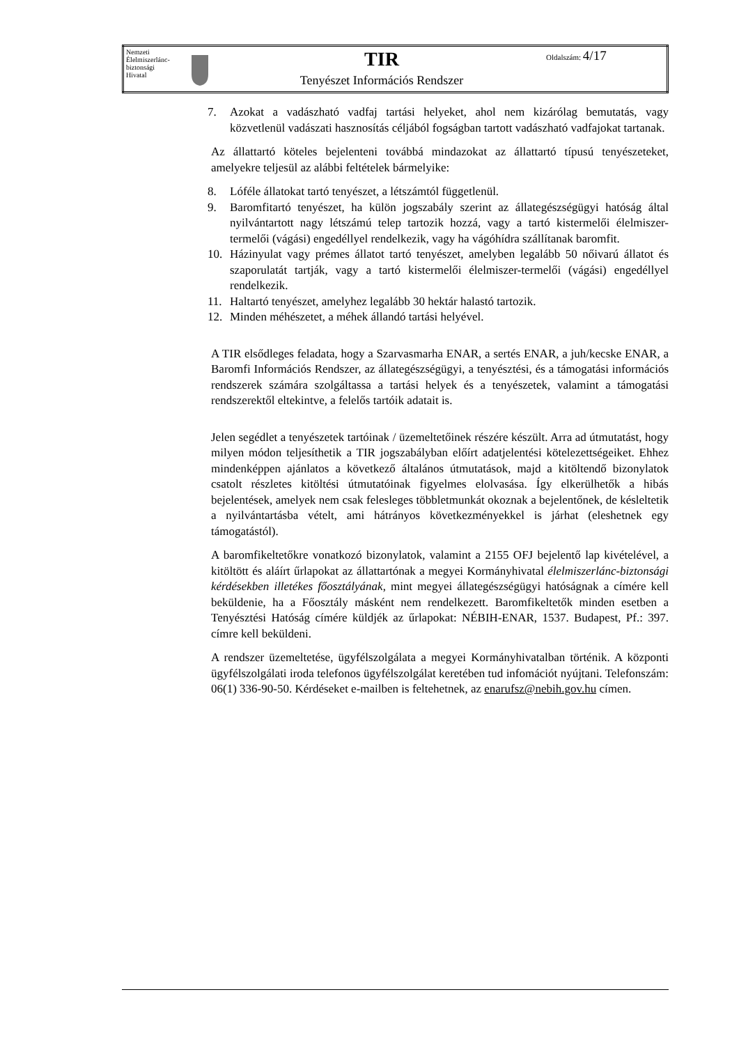| Nemzeti Élelmiszerlánc- biztonsági Hivatal | | TIR Tenyészet Információs Rendszer | Oldalszám: 4/17 |
7. Azokat a vadászható vadfaj tartási helyeket, ahol nem kizárólag bemutatás, vagy közvetlenül vadászati hasznosítás céljából fogságban tartott vadászható vadfajokat tartanak.
Az állattartó köteles bejelenteni továbbá mindazokat az állattartó típusú tenyészeteket, amelyekre teljesül az alábbi feltételek bármelyike:
8. Lóféle állatokat tartó tenyészet, a létszámtól függetlenül.
9. Baromfitartó tenyészet, ha külön jogszabály szerint az állategészségügyi hatóság által nyilvántartott nagy létszámú telep tartozik hozzá, vagy a tartó kistermelői élelmiszer-termelői (vágási) engedéllyel rendelkezik, vagy ha vágóhídra szállítanak baromfit.
10. Házinyulat vagy prémes állatot tartó tenyészet, amelyben legalább 50 nőivarú állatot és szaporulatát tartják, vagy a tartó kistermelői élelmiszer-termelői (vágási) engedéllyel rendelkezik.
11. Haltartó tenyészet, amelyhez legalább 30 hektár halastó tartozik.
12. Minden méhészetet, a méhek állandó tartási helyével.
A TIR elsődleges feladata, hogy a Szarvasmarha ENAR, a sertés ENAR, a juh/kecske ENAR, a Baromfi Információs Rendszer, az állategészségügyi, a tenyésztési, és a támogatási információs rendszerek számára szolgáltassa a tartási helyek és a tenyészetek, valamint a támogatási rendszerektől eltekintve, a felelős tartóik adatait is.
Jelen segédlet a tenyészetek tartóinak / üzemeltetőinek részére készült. Arra ad útmutatást, hogy milyen módon teljesíthetik a TIR jogszabályban előírt adatjelentési kötelezettségeiket. Ehhez mindenképpen ajánlatos a következő általános útmutatások, majd a kitöltendő bizonylatok csatolt részletes kitöltési útmutatóinak figyelmes elolvasása. Így elkerülhetők a hibás bejelentések, amelyek nem csak felesleges többletmunkát okoznak a bejelentőnek, de késleltetik a nyilvántartásba vételt, ami hátrányos következményekkel is járhat (eleshetnek egy támogatástól).
A baromfikeltetőkre vonatkozó bizonylatok, valamint a 2155 OFJ bejelentő lap kivételével, a kitöltött és aláírt űrlapokat az állattartónak a megyei Kormányhivatal élelmiszerlánc-biztonsági kérdésekben illetékes főosztályának, mint megyei állategészségügyi hatóságnak a címére kell beküldenie, ha a Főosztály másként nem rendelkezett. Baromfikeltetők minden esetben a Tenyésztési Hatóság címére küldjék az űrlapokat: NÉBIH-ENAR, 1537. Budapest, Pf.: 397. címre kell beküldeni.
A rendszer üzemeltetése, ügyfélszolgálata a megyei Kormányhivatalban történik. A központi ügyfélszolgálati iroda telefonos ügyfélszolgálat keretében tud infomációt nyújtani. Telefonszám: 06(1) 336-90-50. Kérdéseket e-mailben is feltehetnek, az enarufsz@nebih.gov.hu címen.